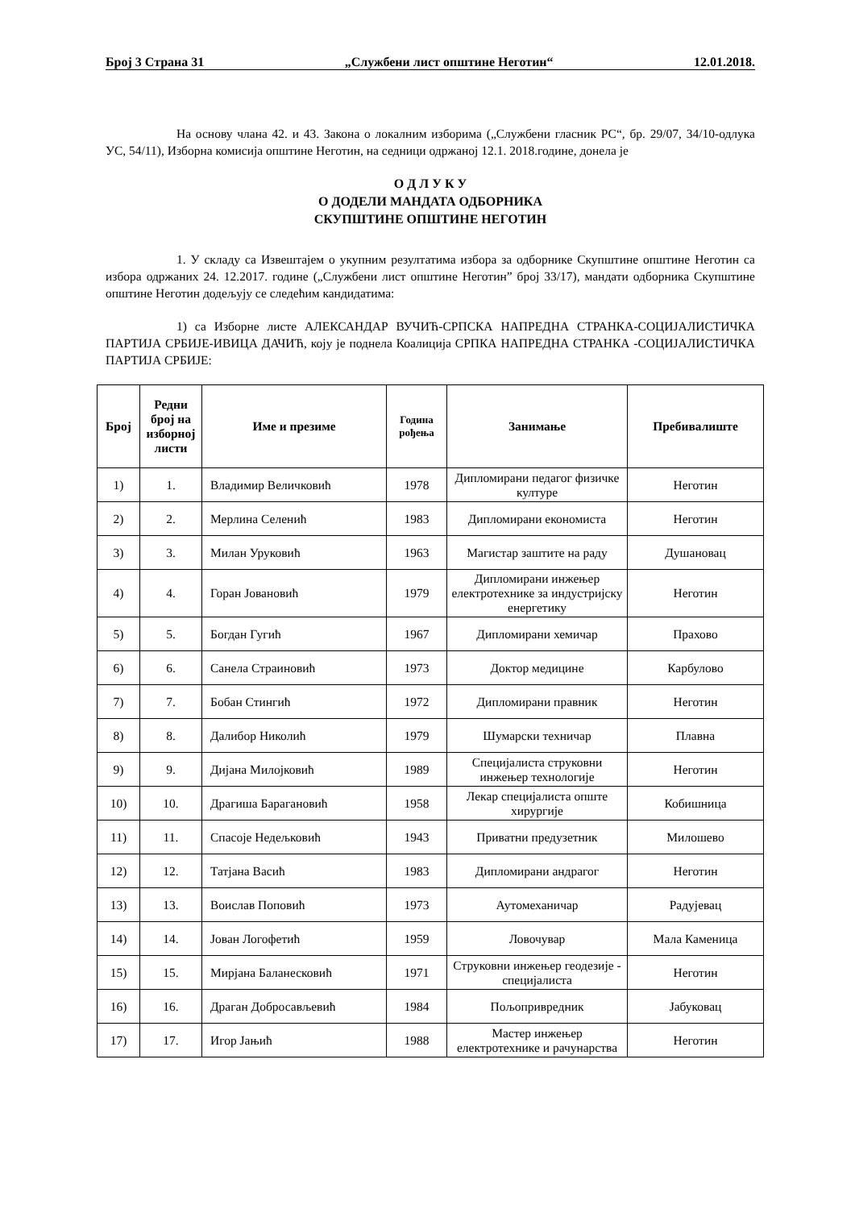Број 3 Страна 31 „Службени лист општине Неготин“12.01.2018.
На основу члана 42. и 43. Закона о локалним изборима („Службени гласник РС“, бр. 29/07, 34/10-одлука УС, 54/11), Изборна комисија општине Неготин, на седници одржаној 12.1. 2018.године, донела је
О Д Л У К У
О ДОДЕЛИ МАНДАТА ОДБОРНИКА
СКУПШТИНЕ ОПШТИНЕ НЕГОТИН
1. У складу са Извештајем о укупним резултатима избора за одборнике Скупштине општине Неготин са избора одржаних 24. 12.2017. године („Службени лист општине Неготин” број 33/17), мандати одборника Скупштине општине Неготин додељују се следећим кандидатима:
1) са Изборне листе АЛЕКСАНДАР ВУЧИЋ-СРПСКА НАПРЕДНА СТРАНКА-СОЦИЈАЛИСТИЧКА ПАРТИЈА СРБИЈЕ-ИВИЦА ДАЧИЋ, коју је поднела Коалиција СРПКА НАПРЕДНА СТРАНКА -СОЦИЈАЛИСТИЧКА ПАРТИЈА СРБИЈЕ:
| Број | Редни број на изборној листи | Име и презиме | Година рођења | Занимање | Пребивалиште |
| --- | --- | --- | --- | --- | --- |
| 1) | 1. | Владимир Величковић | 1978 | Дипломирани педагог физичке културе | Неготин |
| 2) | 2. | Мерлина Селенић | 1983 | Дипломирани економиста | Неготин |
| 3) | 3. | Милан Уруковић | 1963 | Магистар заштите на раду | Душановац |
| 4) | 4. | Горан Јовановић | 1979 | Дипломирани инжењер електротехнике за индустријску енергетику | Неготин |
| 5) | 5. | Богдан Гугић | 1967 | Дипломирани хемичар | Прахово |
| 6) | 6. | Санела Страиновић | 1973 | Доктор медицине | Карбулово |
| 7) | 7. | Бобан Стингић | 1972 | Дипломирани правник | Неготин |
| 8) | 8. | Далибор Николић | 1979 | Шумарски техничар | Плавна |
| 9) | 9. | Дијана Милојковић | 1989 | Специјалиста струковни инжењер технологије | Неготин |
| 10) | 10. | Драгиша Бараганoвић | 1958 | Лекар специјалиста опште хирургије | Кобишница |
| 11) | 11. | Спасоје Недељковић | 1943 | Приватни предузетник | Милошево |
| 12) | 12. | Татјана Васић | 1983 | Дипломирани андрагог | Неготин |
| 13) | 13. | Воислав Поповић | 1973 | Аутомеханичар | Радујевац |
| 14) | 14. | Јован Логофетић | 1959 | Ловочувар | Мала Каменица |
| 15) | 15. | Мирјана Баланесковић | 1971 | Струковни инжењер геодезије - специјалиста | Неготин |
| 16) | 16. | Драган Добросављевић | 1984 | Пољопривредник | Јабуковац |
| 17) | 17. | Игор Јањић | 1988 | Мастер инжењер електротехнике и рачунарства | Неготин |